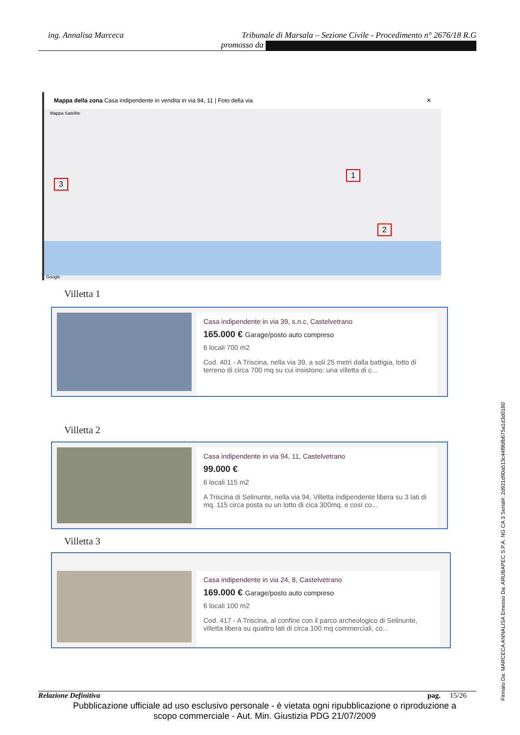ing. Annalisa Marceca
Tribunale di Marsala – Sezione Civile - Procedimento n° 2676/18 R.G
promosso da
Mappa della zona Casa indipendente in vendita in via 94, 11 | Foto della via ✕
Mappa Satellite
3
1
2
Google
Villetta 1
Casa indipendente in via 39, s.n.c, Castelvetrano
165.000 € Garage/posto auto compreso
6 locali 700 m2
Cod. 401 - A Triscina, nella via 39, a soli 25 metri dalla battigia, lotto di terreno di circa 700 mq su cui insistono: una villetta di c...
Villetta 2
Casa indipendente in via 94, 11, Castelvetrano
99.000 €
6 locali 115 m2
A Triscina di Selinunte, nella via 94, Villetta indipendente libera su 3 lati di mq. 115 circa posta su un lotto di cica 300mq. e così co...
Villetta 3
Casa indipendente in via 24, 8, Castelvetrano
169.000 € Garage/posto auto compreso
6 locali 100 m2
Cod. 417 - A Triscina, al confine con il parco archeologico di Selinunte, villetta libera su quattro lati di circa 100 mq commerciali, co...
Relazione Definitiva pag. 15/26
Pubblicazione ufficiale ad uso esclusivo personale - è vietata ogni ripubblicazione o riproduzione a scopo commerciale - Aut. Min. Giustizia PDG 21/07/2009
Firmato Da: MARCECA ANNALISA Emesso Da: ARUBAPEC S.P.A. NG CA 3 Serial#: 2d921d90a513c44f9bfb675a1d3d0180